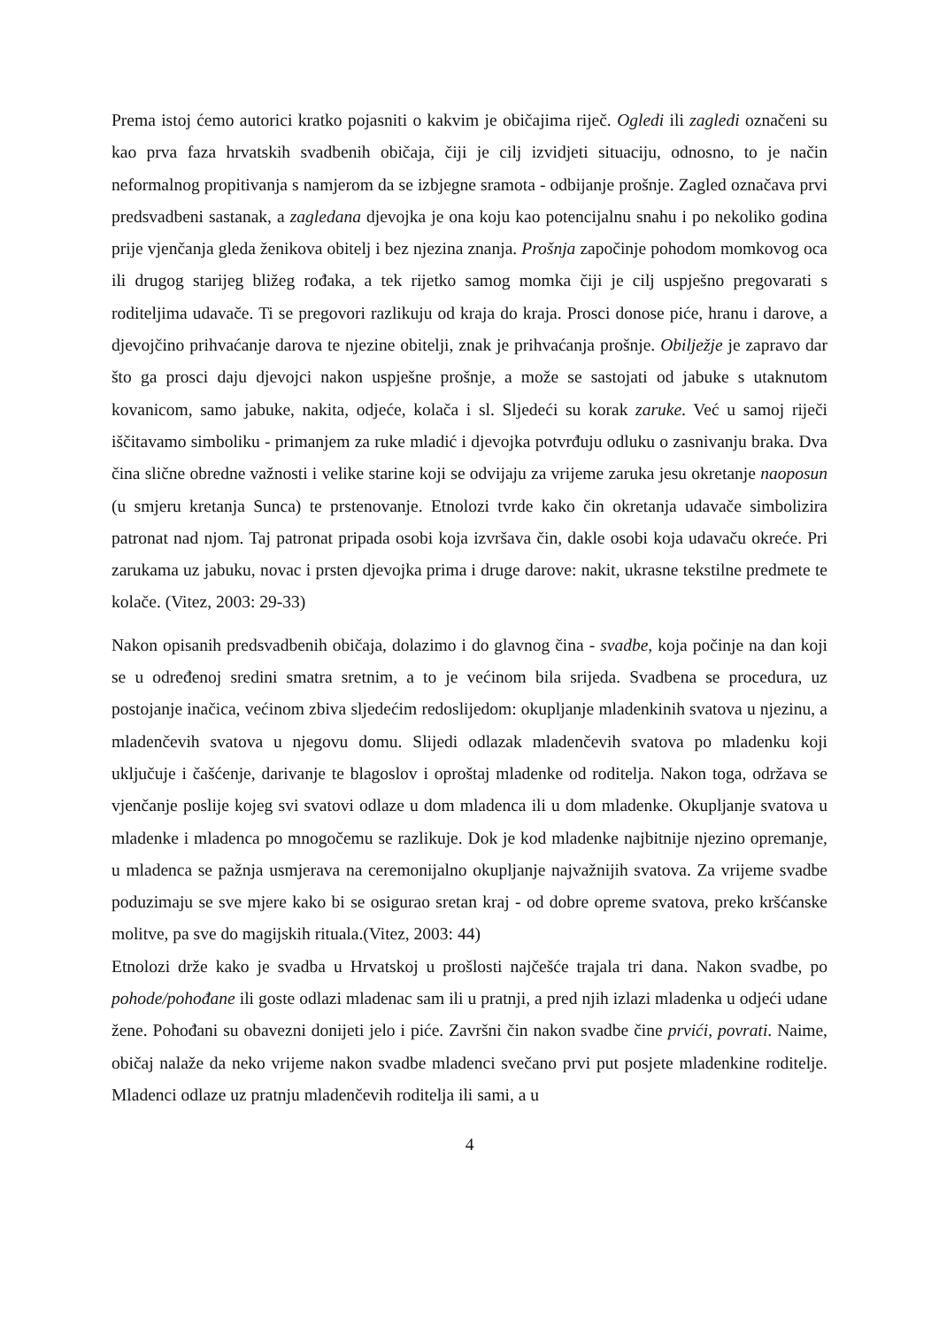Prema istoj ćemo autorici kratko pojasniti o kakvim je običajima riječ. Ogledi ili zagledi označeni su kao prva faza hrvatskih svadbenih običaja, čiji je cilj izvidjeti situaciju, odnosno, to je način neformalnog propitivanja s namjerom da se izbjegne sramota - odbijanje prošnje. Zagled označava prvi predsvadbeni sastanak, a zagledana djevojka je ona koju kao potencijalnu snahu i po nekoliko godina prije vjenčanja gleda ženikova obitelj i bez njezina znanja. Prošnja započinje pohodom momkovog oca ili drugog starijeg bližeg rođaka, a tek rijetko samog momka čiji je cilj uspješno pregovarati s roditeljima udavače. Ti se pregovori razlikuju od kraja do kraja. Prosci donose piće, hranu i darove, a djevojčino prihvaćanje darova te njezine obitelji, znak je prihvaćanja prošnje. Obilježje je zapravo dar što ga prosci daju djevojci nakon uspješne prošnje, a može se sastojati od jabuke s utaknutom kovanicom, samo jabuke, nakita, odjeće, kolača i sl. Sljedeći su korak zaruke. Već u samoj riječi iščitavamo simboliku - primanjem za ruke mladić i djevojka potvrđuju odluku o zasnivanju braka. Dva čina slične obredne važnosti i velike starine koji se odvijaju za vrijeme zaruka jesu okretanje naoposun (u smjeru kretanja Sunca) te prstenovanje. Etnolozi tvrde kako čin okretanja udavače simbolizira patronat nad njom. Taj patronat pripada osobi koja izvršava čin, dakle osobi koja udavaču okreće. Pri zarukama uz jabuku, novac i prsten djevojka prima i druge darove: nakit, ukrasne tekstilne predmete te kolače. (Vitez, 2003: 29-33)
Nakon opisanih predsvadbenih običaja, dolazimo i do glavnog čina - svadbe, koja počinje na dan koji se u određenoj sredini smatra sretnim, a to je većinom bila srijeda. Svadbena se procedura, uz postojanje inačica, većinom zbiva sljedećim redoslijedom: okupljanje mladenkinih svatova u njezinu, a mladenčevih svatova u njegovu domu. Slijedi odlazak mladenčevih svatova po mladenku koji uključuje i čašćenje, darivanje te blagoslov i oproštaj mladenke od roditelja. Nakon toga, održava se vjenčanje poslije kojeg svi svatovi odlaze u dom mladenca ili u dom mladenke. Okupljanje svatova u mladenke i mladenca po mnogočemu se razlikuje. Dok je kod mladenke najbitnije njezino opremanje, u mladenca se pažnja usmjerava na ceremonijalno okupljanje najvažnijih svatova. Za vrijeme svadbe poduzimaju se sve mjere kako bi se osigurao sretan kraj - od dobre opreme svatova, preko kršćanske molitve, pa sve do magijskih rituala.(Vitez, 2003: 44)
Etnolozi drže kako je svadba u Hrvatskoj u prošlosti najčešće trajala tri dana. Nakon svadbe, po pohode/pohođane ili goste odlazi mladenac sam ili u pratnji, a pred njih izlazi mladenka u odjeći udane žene. Pohođani su obavezni donijeti jelo i piće. Završni čin nakon svadbe čine prvići, povrati. Naime, običaj nalaže da neko vrijeme nakon svadbe mladenci svečano prvi put posjete mladenkine roditelje. Mladenci odlaze uz pratnju mladenčevih roditelja ili sami, a u
4